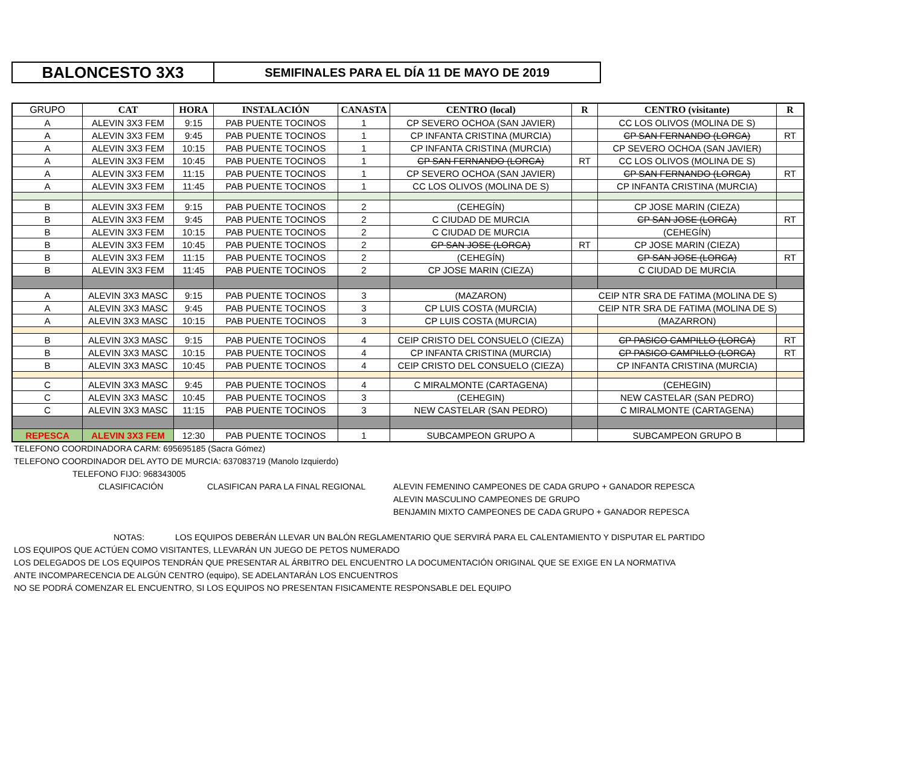BALONCESTO 3X3
SEMIFINALES PARA EL DÍA 11 DE MAYO DE 2019
| GRUPO | CAT | HORA | INSTALACIÓN | CANASTA | CENTRO (local) | R | CENTRO (visitante) | R |
| --- | --- | --- | --- | --- | --- | --- | --- | --- |
| A | ALEVIN 3X3 FEM | 9:15 | PAB PUENTE TOCINOS | 1 | CP SEVERO OCHOA (SAN JAVIER) | | CC LOS OLIVOS (MOLINA DE S) | |
| A | ALEVIN 3X3 FEM | 9:45 | PAB PUENTE TOCINOS | 1 | CP INFANTA CRISTINA (MURCIA) | | CP SAN FERNANDO (LORCA) | RT |
| A | ALEVIN 3X3 FEM | 10:15 | PAB PUENTE TOCINOS | 1 | CP INFANTA CRISTINA (MURCIA) | | CP SEVERO OCHOA (SAN JAVIER) | |
| A | ALEVIN 3X3 FEM | 10:45 | PAB PUENTE TOCINOS | 1 | CP SAN FERNANDO (LORCA) | RT | CC LOS OLIVOS (MOLINA DE S) | |
| A | ALEVIN 3X3 FEM | 11:15 | PAB PUENTE TOCINOS | 1 | CP SEVERO OCHOA (SAN JAVIER) | | CP SAN FERNANDO (LORCA) | RT |
| A | ALEVIN 3X3 FEM | 11:45 | PAB PUENTE TOCINOS | 1 | CC LOS OLIVOS (MOLINA DE S) | | CP INFANTA CRISTINA (MURCIA) | |
| B | ALEVIN 3X3 FEM | 9:15 | PAB PUENTE TOCINOS | 2 | (CEHEGÍN) | | CP JOSE MARIN (CIEZA) | |
| B | ALEVIN 3X3 FEM | 9:45 | PAB PUENTE TOCINOS | 2 | C CIUDAD DE MURCIA | | CP SAN JOSE (LORCA) | RT |
| B | ALEVIN 3X3 FEM | 10:15 | PAB PUENTE TOCINOS | 2 | C CIUDAD DE MURCIA | | (CEHEGÍN) | |
| B | ALEVIN 3X3 FEM | 10:45 | PAB PUENTE TOCINOS | 2 | CP SAN JOSE (LORCA) | RT | CP JOSE MARIN (CIEZA) | |
| B | ALEVIN 3X3 FEM | 11:15 | PAB PUENTE TOCINOS | 2 | (CEHEGÍN) | | CP SAN JOSE (LORCA) | RT |
| B | ALEVIN 3X3 FEM | 11:45 | PAB PUENTE TOCINOS | 2 | CP JOSE MARIN (CIEZA) | | C CIUDAD DE MURCIA | |
| A | ALEVIN 3X3 MASC | 9:15 | PAB PUENTE TOCINOS | 3 | (MAZARON) | CEIP NTR SRA DE FATIMA (MOLINA DE S) | | |
| A | ALEVIN 3X3 MASC | 9:45 | PAB PUENTE TOCINOS | 3 | CP LUIS COSTA (MURCIA) | CEIP NTR SRA DE FATIMA (MOLINA DE S) | | |
| A | ALEVIN 3X3 MASC | 10:15 | PAB PUENTE TOCINOS | 3 | CP LUIS COSTA (MURCIA) | | (MAZARRON) | |
| B | ALEVIN 3X3 MASC | 9:15 | PAB PUENTE TOCINOS | 4 | CEIP CRISTO DEL CONSUELO (CIEZA) | | CP PASICO CAMPILLO (LORCA) | RT |
| B | ALEVIN 3X3 MASC | 10:15 | PAB PUENTE TOCINOS | 4 | CP INFANTA CRISTINA (MURCIA) | | CP PASICO CAMPILLO (LORCA) | RT |
| B | ALEVIN 3X3 MASC | 10:45 | PAB PUENTE TOCINOS | 4 | CEIP CRISTO DEL CONSUELO (CIEZA) | | CP INFANTA CRISTINA (MURCIA) | |
| C | ALEVIN 3X3 MASC | 9:45 | PAB PUENTE TOCINOS | 4 | C MIRALMONTE (CARTAGENA) | | (CEHEGIN) | |
| C | ALEVIN 3X3 MASC | 10:45 | PAB PUENTE TOCINOS | 3 | (CEHEGIN) | | NEW CASTELAR (SAN PEDRO) | |
| C | ALEVIN 3X3 MASC | 11:15 | PAB PUENTE TOCINOS | 3 | NEW CASTELAR (SAN PEDRO) | | C MIRALMONTE (CARTAGENA) | |
| REPESCA | ALEVIN 3X3 FEM | 12:30 | PAB PUENTE TOCINOS | 1 | SUBCAMPEON GRUPO A | | SUBCAMPEON GRUPO B | |
TELEFONO COORDINADORA CARM: 695695185 (Sacra Gómez)
TELEFONO COORDINADOR DEL AYTO DE MURCIA: 637083719 (Manolo Izquierdo)
TELEFONO FIJO: 968343005
CLASIFICACIÓN CLASIFICAN PARA LA FINAL REGIONAL ALEVIN FEMENINO CAMPEONES DE CADA GRUPO + GANADOR REPESCA
ALEVIN MASCULINO CAMPEONES DE GRUPO
BENJAMIN MIXTO CAMPEONES DE CADA GRUPO + GANADOR REPESCA
NOTAS: LOS EQUIPOS DEBERÁN LLEVAR UN BALÓN REGLAMENTARIO QUE SERVIRÁ PARA EL CALENTAMIENTO Y DISPUTAR EL PARTIDO
LOS EQUIPOS QUE ACTÚEN COMO VISITANTES, LLEVARÁN UN JUEGO DE PETOS NUMERADO
LOS DELEGADOS DE LOS EQUIPOS TENDRÁN QUE PRESENTAR AL ÁRBITRO DEL ENCUENTRO LA DOCUMENTACIÓN ORIGINAL QUE SE EXIGE EN LA NORMATIVA
ANTE INCOMPARECENCIA DE ALGÚN CENTRO (equipo), SE ADELANTARÁN LOS ENCUENTROS
NO SE PODRÁ COMENZAR EL ENCUENTRO, SI LOS EQUIPOS NO PRESENTAN FISICAMENTE RESPONSABLE DEL EQUIPO